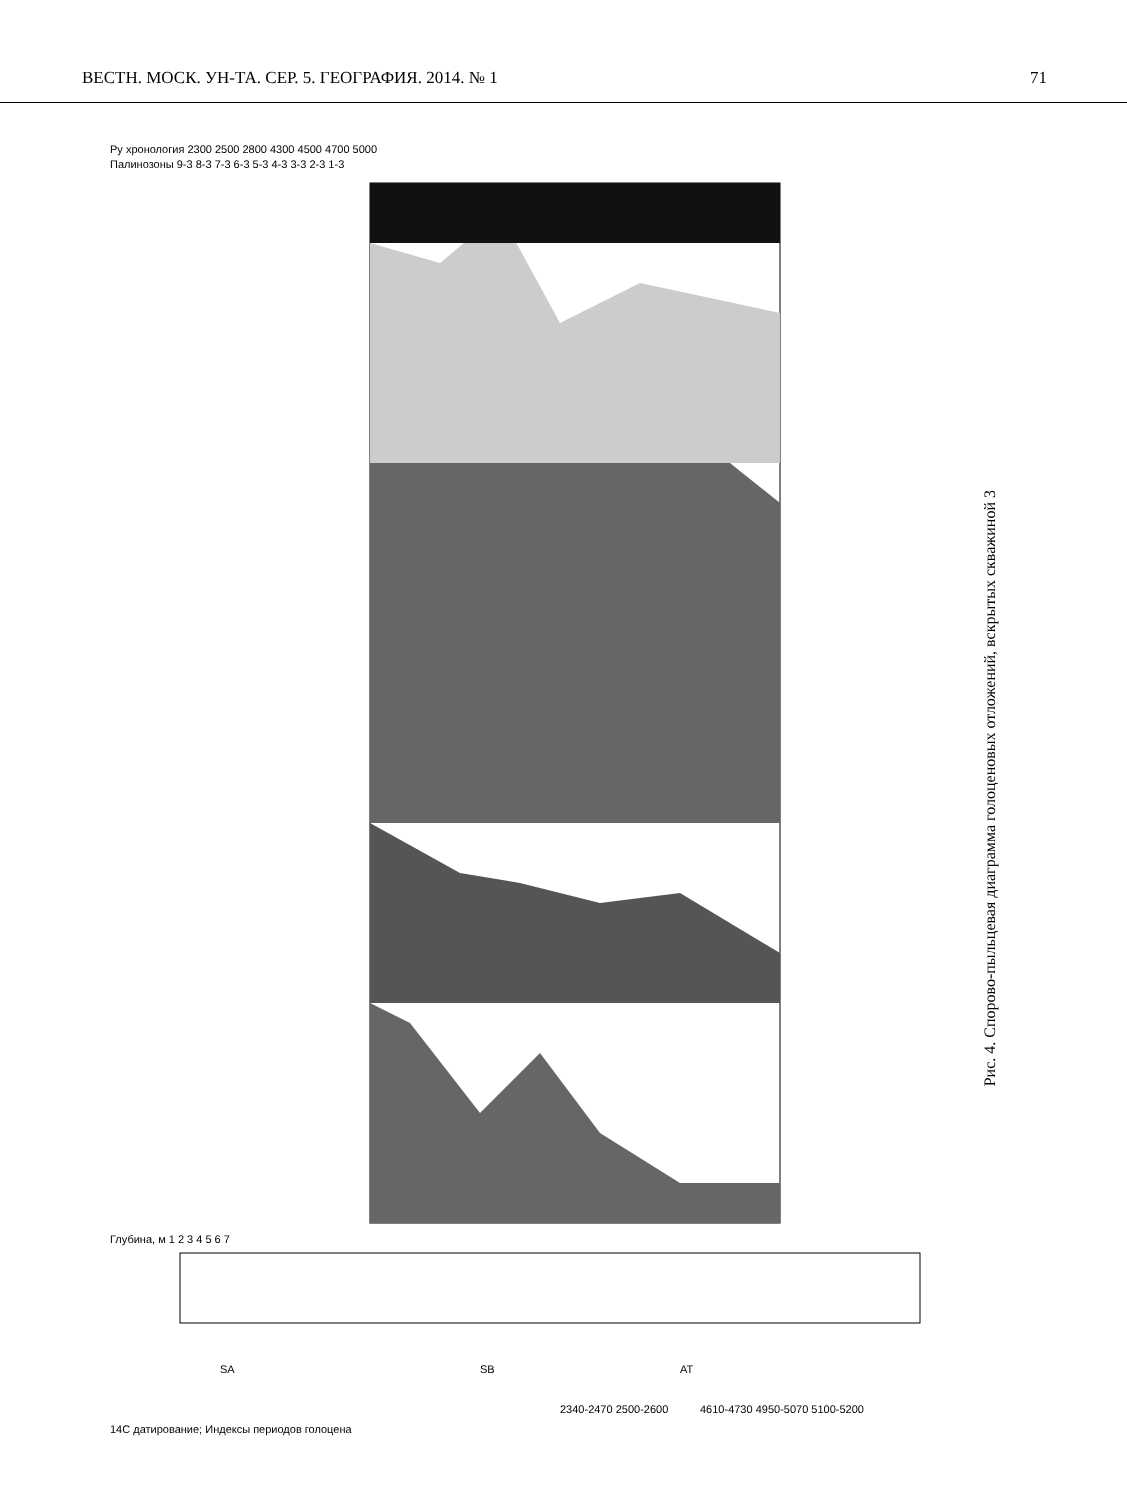ВЕСТН. МОСК. УН-ТА. СЕР. 5. ГЕОГРАФИЯ. 2014. № 1 71
SA
SB
AT
2340-2470 2500-2600
4610-4730 4950-5070 5100-5200
Ру хронология 2300 2500 2800 4300 4500 4700 5000
Палинозоны 9-3 8-3 7-3 6-3 5-3 4-3 3-3 2-3 1-3
Глубина, м 1 2 3 4 5 6 7
14C датирование; Индексы периодов голоцена
Рис. 4. Спорово-пыльцевая диаграмма голоценовых отложений, вскрытых скважиной 3